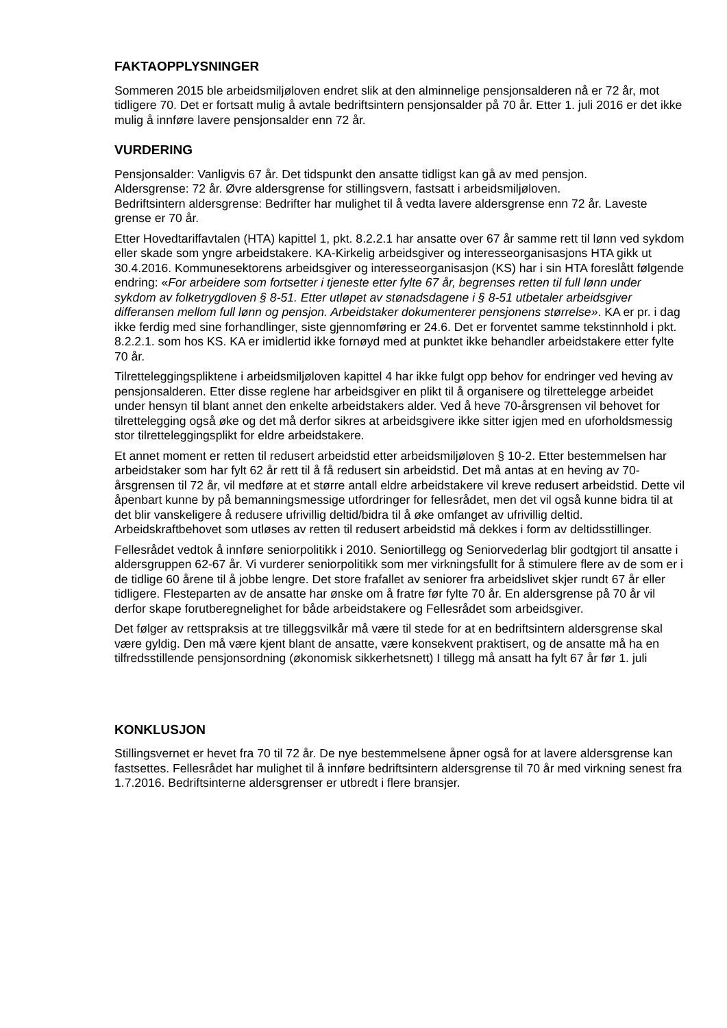FAKTAOPPLYSNINGER
Sommeren 2015 ble arbeidsmiljøloven endret slik at den alminnelige pensjonsalderen nå er 72 år, mot tidligere 70. Det er fortsatt mulig å avtale bedriftsintern pensjonsalder på 70 år. Etter 1. juli 2016 er det ikke mulig å innføre lavere pensjonsalder enn 72 år.
VURDERING
Pensjonsalder: Vanligvis 67 år. Det tidspunkt den ansatte tidligst kan gå av med pensjon.
Aldersgrense: 72 år. Øvre aldersgrense for stillingsvern, fastsatt i arbeidsmiljøloven.
Bedriftsintern aldersgrense: Bedrifter har mulighet til å vedta lavere aldersgrense enn 72 år. Laveste grense er 70 år.
Etter Hovedtariffavtalen (HTA) kapittel 1, pkt. 8.2.2.1 har ansatte over 67 år samme rett til lønn ved sykdom eller skade som yngre arbeidstakere. KA-Kirkelig arbeidsgiver og interesseorganisasjons HTA gikk ut 30.4.2016. Kommunesektorens arbeidsgiver og interesseorganisasjon (KS) har i sin HTA foreslått følgende endring: «For arbeidere som fortsetter i tjeneste etter fylte 67 år, begrenses retten til full lønn under sykdom av folketrygdloven § 8-51. Etter utløpet av stønadsdagene i § 8-51 utbetaler arbeidsgiver differansen mellom full lønn og pensjon. Arbeidstaker dokumenterer pensjonens størrelse». KA er pr. i dag ikke ferdig med sine forhandlinger, siste gjennomføring er 24.6. Det er forventet samme tekstinnhold i pkt. 8.2.2.1. som hos KS. KA er imidlertid ikke fornøyd med at punktet ikke behandler arbeidstakere etter fylte 70 år.
Tilretteleggingspliktene i arbeidsmiljøloven kapittel 4 har ikke fulgt opp behov for endringer ved heving av pensjonsalderen. Etter disse reglene har arbeidsgiver en plikt til å organisere og tilrettelegge arbeidet under hensyn til blant annet den enkelte arbeidstakers alder. Ved å heve 70-årsgrensen vil behovet for tilrettelegging også øke og det må derfor sikres at arbeidsgivere ikke sitter igjen med en uforholdsmessig stor tilretteleggingsplikt for eldre arbeidstakere.
Et annet moment er retten til redusert arbeidstid etter arbeidsmiljøloven § 10-2. Etter bestemmelsen har arbeidstaker som har fylt 62 år rett til å få redusert sin arbeidstid. Det må antas at en heving av 70-årsgrensen til 72 år, vil medføre at et større antall eldre arbeidstakere vil kreve redusert arbeidstid. Dette vil åpenbart kunne by på bemanningsmessige utfordringer for fellesrådet, men det vil også kunne bidra til at det blir vanskeligere å redusere ufrivillig deltid/bidra til å øke omfanget av ufrivillig deltid. Arbeidskraftbehovet som utløses av retten til redusert arbeidstid må dekkes i form av deltidsstillinger.
Fellesrådet vedtok å innføre seniorpolitikk i 2010. Seniortillegg og Seniorvederlag blir godtgjort til ansatte i aldersgruppen 62-67 år. Vi vurderer seniorpolitikk som mer virkningsfullt for å stimulere flere av de som er i de tidlige 60 årene til å jobbe lengre. Det store frafallet av seniorer fra arbeidslivet skjer rundt 67 år eller tidligere. Flesteparten av de ansatte har ønske om å fratre før fylte 70 år. En aldersgrense på 70 år vil derfor skape forutberegnelighet for både arbeidstakere og Fellesrådet som arbeidsgiver.
Det følger av rettspraksis at tre tilleggsvilkår må være til stede for at en bedriftsintern aldersgrense skal være gyldig. Den må være kjent blant de ansatte, være konsekvent praktisert, og de ansatte må ha en tilfredsstillende pensjonsordning (økonomisk sikkerhetsnett) I tillegg må ansatt ha fylt 67 år før 1. juli
KONKLUSJON
Stillingsvernet er hevet fra 70 til 72 år. De nye bestemmelsene åpner også for at lavere aldersgrense kan fastsettes. Fellesrådet har mulighet til å innføre bedriftsintern aldersgrense til 70 år med virkning senest fra 1.7.2016. Bedriftsinterne aldersgrenser er utbredt i flere bransjer.